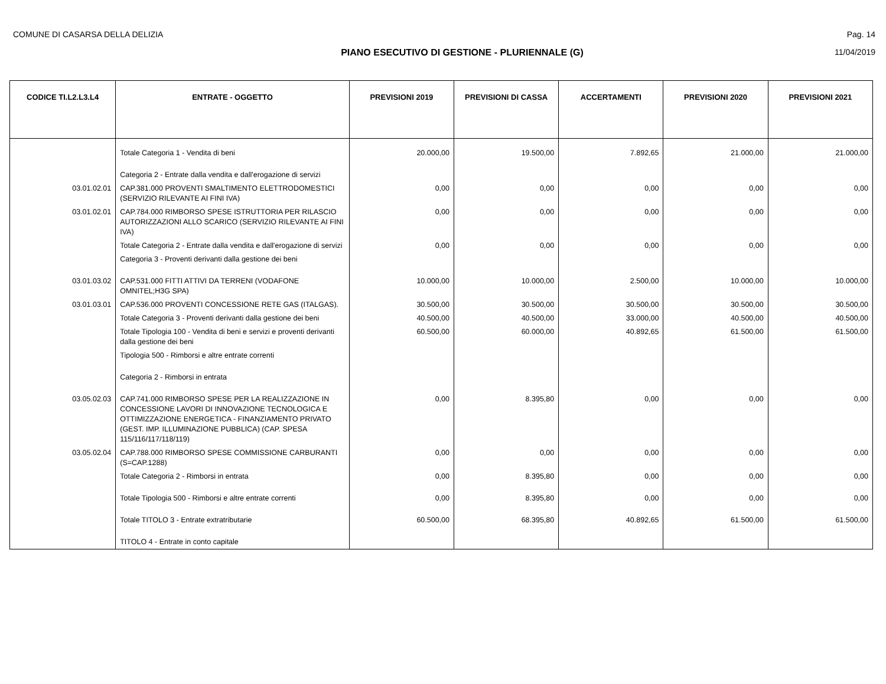COMUNE DI CASARSA DELLA DELIZIA Pag. 14
PIANO ESECUTIVO DI GESTIONE - PLURIENNALE (G) 11/04/2019
| CODICE TI.L2.L3.L4 | ENTRATE - OGGETTO | PREVISIONI 2019 | PREVISIONI DI CASSA | ACCERTAMENTI | PREVISIONI 2020 | PREVISIONI 2021 |
| --- | --- | --- | --- | --- | --- | --- |
| | Totale Categoria 1 - Vendita di beni | 20.000,00 | 19.500,00 | 7.892,65 | 21.000,00 | 21.000,00 |
| | Categoria 2 - Entrate dalla vendita e dall'erogazione di servizi | | | | | |
| 03.01.02.01 | CAP.381.000 PROVENTI SMALTIMENTO ELETTRODOMESTICI (SERVIZIO RILEVANTE AI FINI IVA) | 0,00 | 0,00 | 0,00 | 0,00 | 0,00 |
| 03.01.02.01 | CAP.784.000 RIMBORSO SPESE ISTRUTTORIA PER RILASCIO AUTORIZZAZIONI ALLO SCARICO (SERVIZIO RILEVANTE AI FINI IVA) | 0,00 | 0,00 | 0,00 | 0,00 | 0,00 |
| | Totale Categoria 2 - Entrate dalla vendita e dall'erogazione di servizi | 0,00 | 0,00 | 0,00 | 0,00 | 0,00 |
| | Categoria 3 - Proventi derivanti dalla gestione dei beni | | | | | |
| 03.01.03.02 | CAP.531.000 FITTI ATTIVI DA TERRENI (VODAFONE OMNITEL;H3G SPA) | 10.000,00 | 10.000,00 | 2.500,00 | 10.000,00 | 10.000,00 |
| 03.01.03.01 | CAP.536.000 PROVENTI CONCESSIONE RETE GAS (ITALGAS). | 30.500,00 | 30.500,00 | 30.500,00 | 30.500,00 | 30.500,00 |
| | Totale Categoria 3 - Proventi derivanti dalla gestione dei beni | 40.500,00 | 40.500,00 | 33.000,00 | 40.500,00 | 40.500,00 |
| | Totale Tipologia 100 - Vendita di beni e servizi e proventi derivanti dalla gestione dei beni | 60.500,00 | 60.000,00 | 40.892,65 | 61.500,00 | 61.500,00 |
| | Tipologia 500 - Rimborsi e altre entrate correnti | | | | | |
| | Categoria 2 - Rimborsi in entrata | | | | | |
| 03.05.02.03 | CAP.741.000 RIMBORSO SPESE PER LA REALIZZAZIONE IN CONCESSIONE LAVORI DI INNOVAZIONE TECNOLOGICA E OTTIMIZZAZIONE ENERGETICA - FINANZIAMENTO PRIVATO (GEST. IMP. ILLUMINAZIONE PUBBLICA) (CAP. SPESA 115/116/117/118/119) | 0,00 | 8.395,80 | 0,00 | 0,00 | 0,00 |
| 03.05.02.04 | CAP.788.000 RIMBORSO SPESE COMMISSIONE CARBURANTI (S=CAP.1288) | 0,00 | 0,00 | 0,00 | 0,00 | 0,00 |
| | Totale Categoria 2 - Rimborsi in entrata | 0,00 | 8.395,80 | 0,00 | 0,00 | 0,00 |
| | Totale Tipologia 500 - Rimborsi e altre entrate correnti | 0,00 | 8.395,80 | 0,00 | 0,00 | 0,00 |
| | Totale TITOLO 3 - Entrate extratributarie | 60.500,00 | 68.395,80 | 40.892,65 | 61.500,00 | 61.500,00 |
| | TITOLO 4 - Entrate in conto capitale | | | | | |